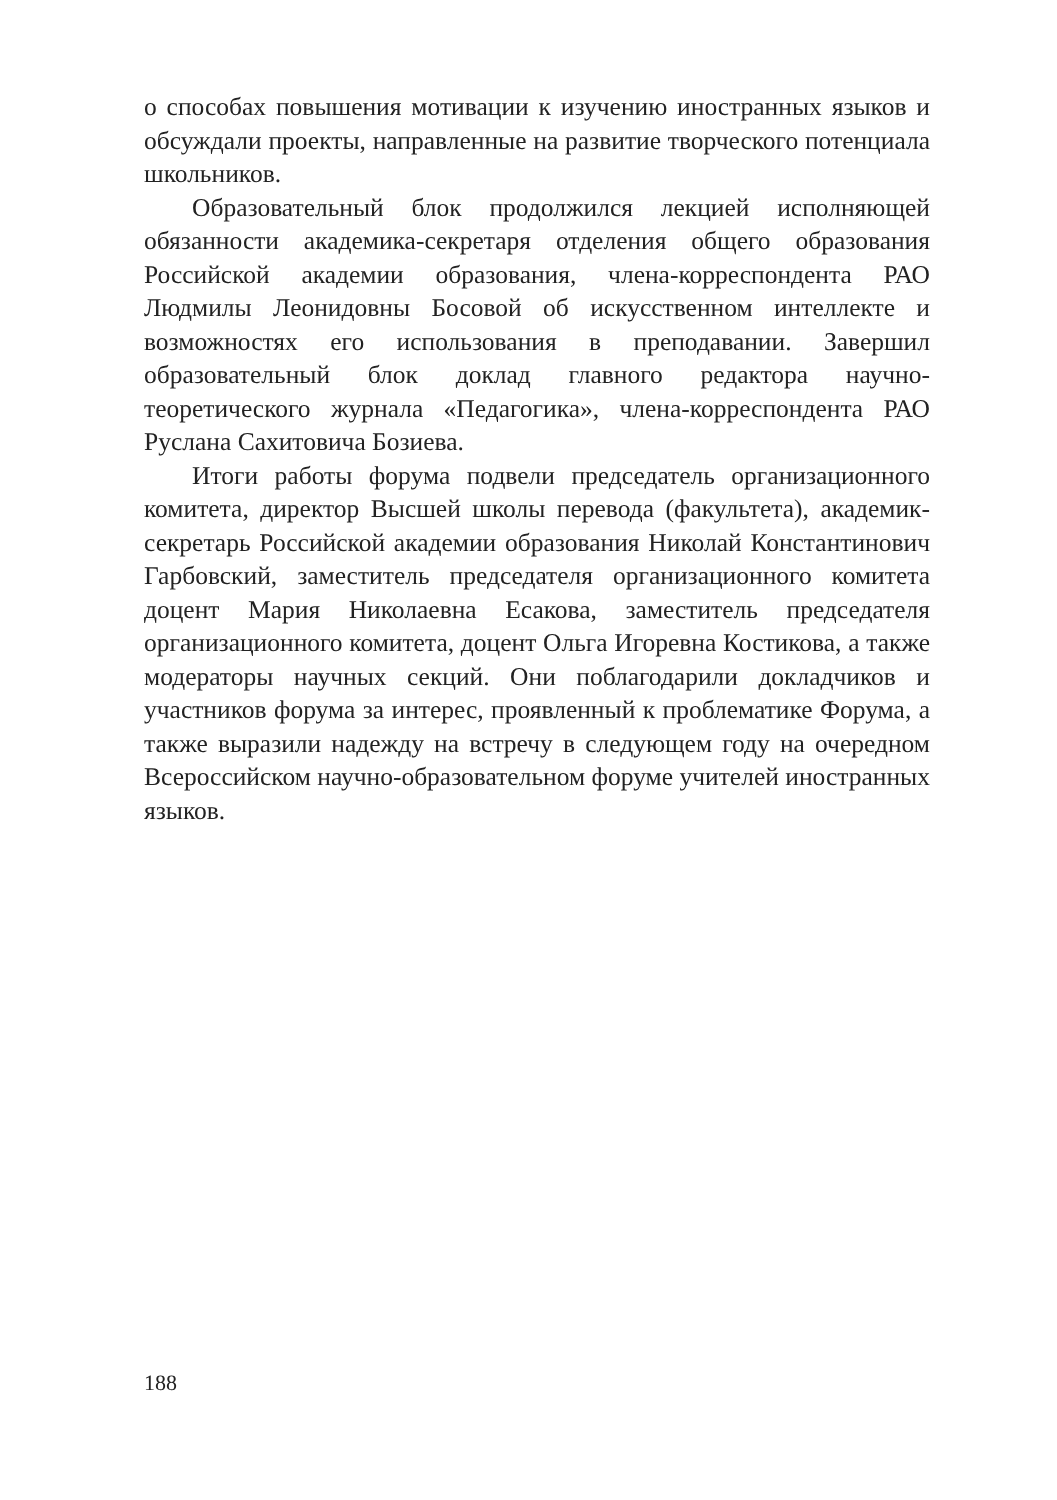о способах повышения мотивации к изучению иностранных языков и обсуждали проекты, направленные на развитие творческого потенциала школьников.
Образовательный блок продолжился лекцией исполняющей обязанности академика-секретаря отделения общего образования Российской академии образования, члена-корреспондента РАО Людмилы Леонидовны Босовой об искусственном интеллекте и возможностях его использования в преподавании. Завершил образовательный блок доклад главного редактора научно-теоретического журнала «Педагогика», члена-корреспондента РАО Руслана Сахитовича Бозиева.
Итоги работы форума подвели председатель организационного комитета, директор Высшей школы перевода (факультета), академик-секретарь Российской академии образования Николай Константинович Гарбовский, заместитель председателя организационного комитета доцент Мария Николаевна Есакова, заместитель председателя организационного комитета, доцент Ольга Игоревна Костикова, а также модераторы научных секций. Они поблагодарили докладчиков и участников форума за интерес, проявленный к проблематике Форума, а также выразили надежду на встречу в следующем году на очередном Всероссийском научно-образовательном форуме учителей иностранных языков.
188